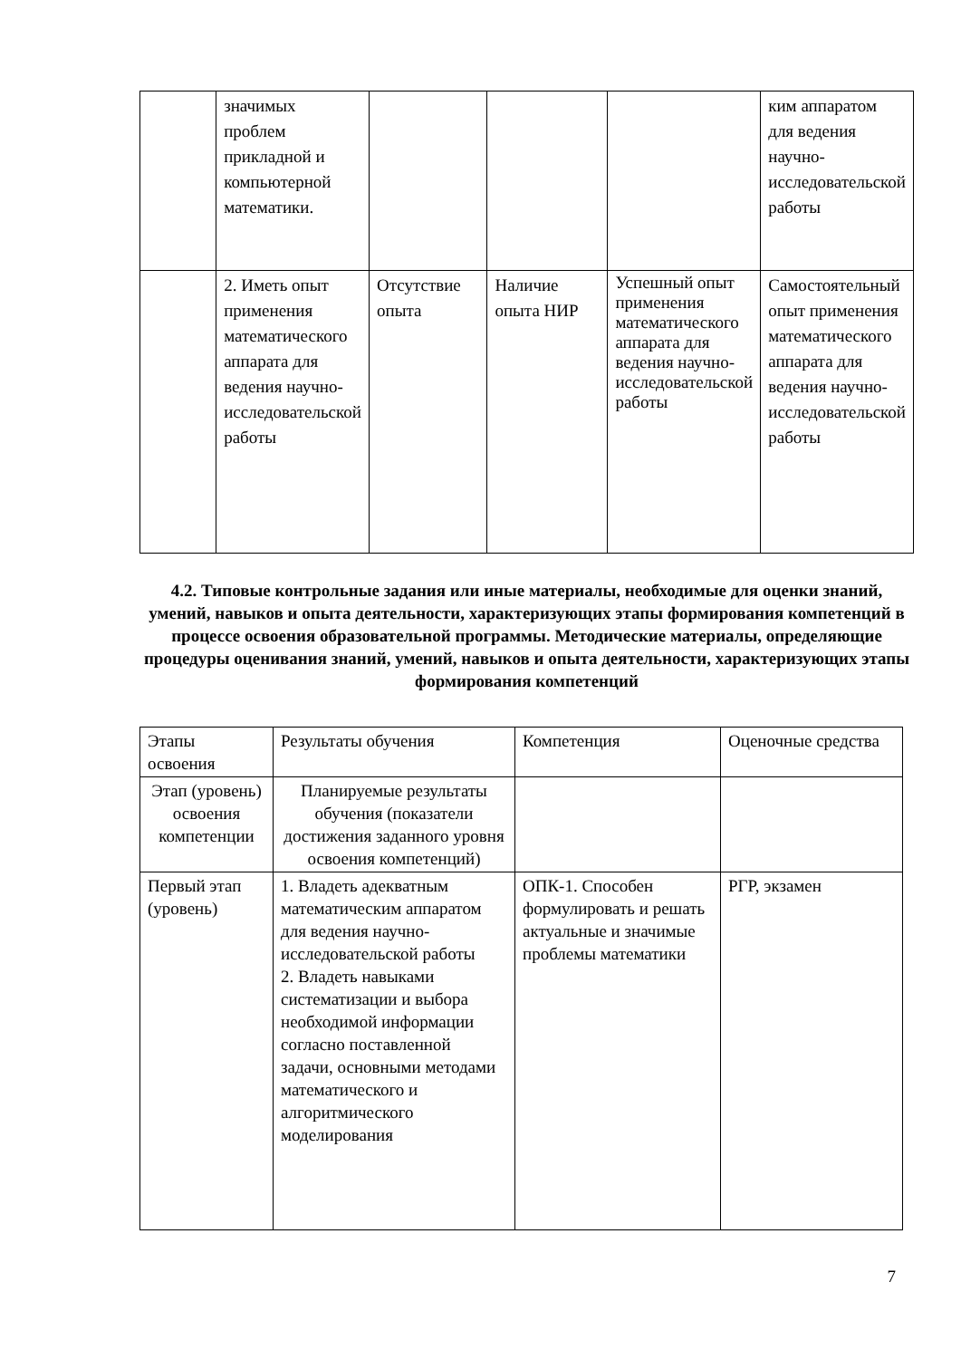| | значимых проблем прикладной и компьютерной математики. | | | | ким аппаратом для ведения научно-исследовательской работы |
| | 2. Иметь опыт применения математического аппарата для ведения научно-исследовательской работы | Отсутствие опыта | Наличие опыта НИР | Успешный опыт применения математического аппарата для ведения научно-исследовательской работы | Самостоятельный опыт применения математического аппарата для ведения научно-исследовательской работы |
4.2. Типовые контрольные задания или иные материалы, необходимые для оценки знаний, умений, навыков и опыта деятельности, характеризующих этапы формирования компетенций в процессе освоения образовательной программы. Методические материалы, определяющие процедуры оценивания знаний, умений, навыков и опыта деятельности, характеризующих этапы формирования компетенций
| Этапы освоения | Результаты обучения | Компетенция | Оценочные средства |
| --- | --- | --- | --- |
| Этап (уровень) освоения компетенции | Планируемые результаты обучения (показатели достижения заданного уровня освоения компетенций) | | |
| Первый этап (уровень) | 1. Владеть адекватным математическим аппаратом для ведения научно-исследовательской работы 2. Владеть навыками систематизации и выбора необходимой информации согласно поставленной задачи, основными методами математического и алгоритмического моделирования | ОПК-1. Способен формулировать и решать актуальные и значимые проблемы математики | РГР, экзамен |
7